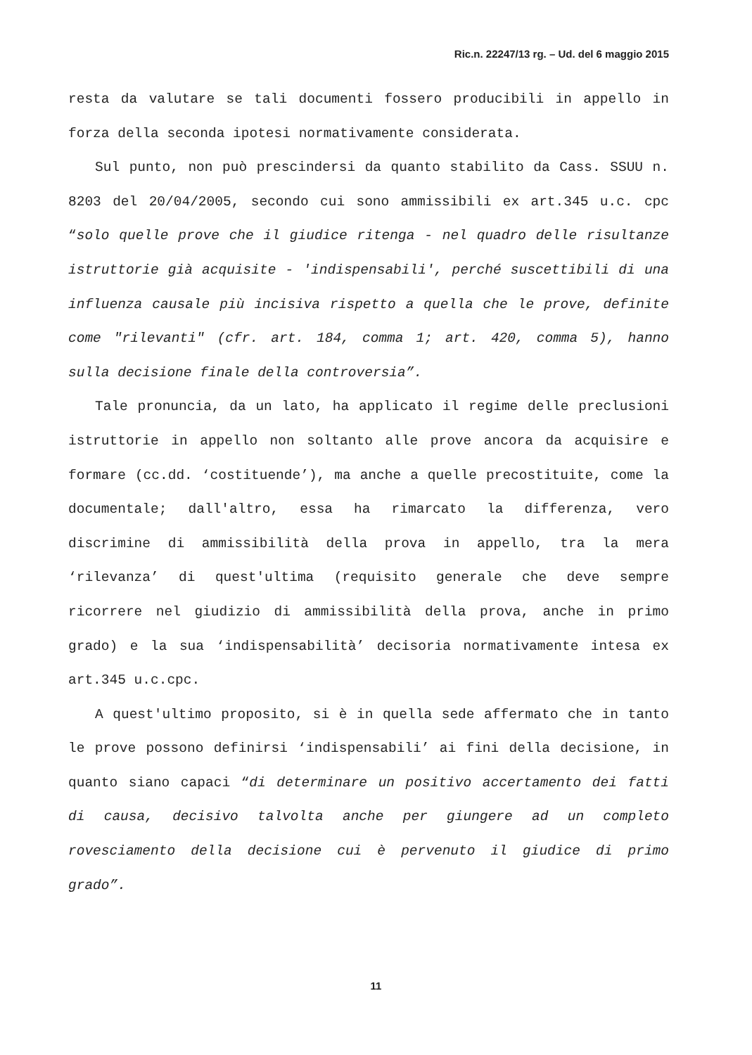Ric.n. 22247/13 rg. – Ud. del 6 maggio 2015
resta da valutare se tali documenti fossero producibili in appello in forza della seconda ipotesi normativamente considerata.
Sul punto, non può prescindersi da quanto stabilito da Cass. SSUU n. 8203 del 20/04/2005, secondo cui sono ammissibili ex art.345 u.c. cpc “solo quelle prove che il giudice ritenga - nel quadro delle risultanze istruttorie già acquisite - 'indispensabili', perché suscettibili di una influenza causale più incisiva rispetto a quella che le prove, definite come "rilevanti" (cfr. art. 184, comma 1; art. 420, comma 5), hanno sulla decisione finale della controversia”.
Tale pronuncia, da un lato, ha applicato il regime delle preclusioni istruttorie in appello non soltanto alle prove ancora da acquisire e formare (cc.dd. ‘costituende’), ma anche a quelle precostituite, come la documentale; dall'altro, essa ha rimarcato la differenza, vero discrimine di ammissibilità della prova in appello, tra la mera ‘rilevanza’ di quest'ultima (requisito generale che deve sempre ricorrere nel giudizio di ammissibilità della prova, anche in primo grado) e la sua ‘indispensabilità’ decisoria normativamente intesa ex art.345 u.c.cpc.
A quest'ultimo proposito, si è in quella sede affermato che in tanto le prove possono definirsi ‘indispensabili’ ai fini della decisione, in quanto siano capaci “di determinare un positivo accertamento dei fatti di causa, decisivo talvolta anche per giungere ad un completo rovesciamento della decisione cui è pervenuto il giudice di primo grado”.
11